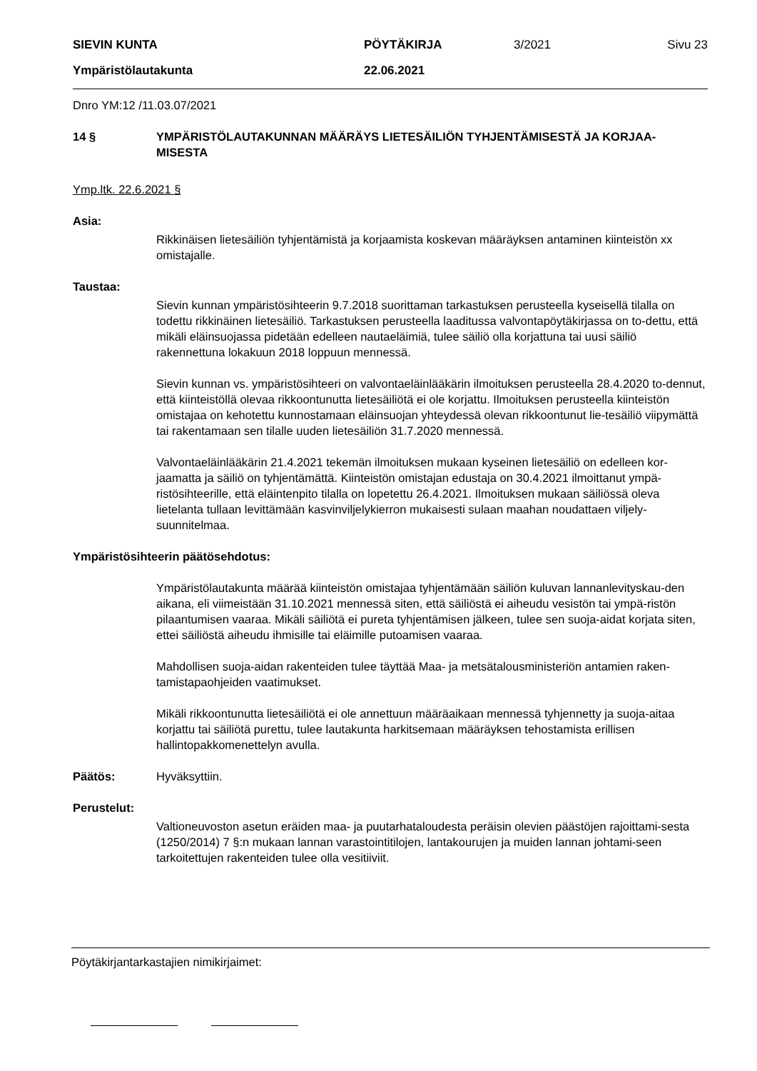| SIEVIN KUNTA | PÖYTÄKIRJA | 3/2021 | Sivu 23 |
| Ympäristölautakunta | 22.06.2021 | | |
Dnro YM:12 /11.03.07/2021
14 § YMPÄRISTÖLAUTAKUNNAN MÄÄRÄYS LIETESÄILIÖN TYHJENTÄMISESTÄ JA KORJAA-MISESTA
Ymp.ltk. 22.6.2021 §
Asia:
Rikkinäisen lietesäiliön tyhjentämistä ja korjaamista koskevan määräyksen antaminen kiinteistön xx omistajalle.
Taustaa:
Sievin kunnan ympäristösihteerin 9.7.2018 suorittaman tarkastuksen perusteella kyseisellä tilalla on todettu rikkinäinen lietesäiliö. Tarkastuksen perusteella laaditussa valvontapöytäkirjassa on to-dettu, että mikäli eläinsuojassa pidetään edelleen nautaeläimiä, tulee säiliö olla korjattuna tai uusi säiliö rakennettuna lokakuun 2018 loppuun mennessä.
Sievin kunnan vs. ympäristösihteeri on valvontaeläinlääkärin ilmoituksen perusteella 28.4.2020 to-dennut, että kiinteistöllä olevaa rikkoontunutta lietesäiliötä ei ole korjattu. Ilmoituksen perusteella kiinteistön omistajaa on kehotettu kunnostamaan eläinsuojan yhteydessä olevan rikkoontunut lie-tesäiliö viipymättä tai rakentamaan sen tilalle uuden lietesäiliön 31.7.2020 mennessä.
Valvontaeläinlääkärin 21.4.2021 tekemän ilmoituksen mukaan kyseinen lietesäiliö on edelleen kor-jaamatta ja säiliö on tyhjentämättä. Kiinteistön omistajan edustaja on 30.4.2021 ilmoittanut ympä-ristösihteerille, että eläintenpito tilalla on lopetettu 26.4.2021. Ilmoituksen mukaan säiliössä oleva lietelanta tullaan levittämään kasvinviljelykierron mukaisesti sulaan maahan noudattaen viljely-suunnitelmaa.
Ympäristösihteerin päätösehdotus:
Ympäristölautakunta määrää kiinteistön omistajaa tyhjentämään säiliön kuluvan lannanlevityskau-den aikana, eli viimeistään 31.10.2021 mennessä siten, että säiliöstä ei aiheudu vesistön tai ympä-ristön pilaantumisen vaaraa. Mikäli säiliötä ei pureta tyhjentämisen jälkeen, tulee sen suoja-aidat korjata siten, ettei säiliöstä aiheudu ihmisille tai eläimille putoamisen vaaraa.
Mahdollisen suoja-aidan rakenteiden tulee täyttää Maa- ja metsätalousministeriön antamien raken-tamistapaohjeiden vaatimukset.
Mikäli rikkoontunutta lietesäiliötä ei ole annettuun määräaikaan mennessä tyhjennetty ja suoja-aitaa korjattu tai säiliötä purettu, tulee lautakunta harkitsemaan määräyksen tehostamista erillisen hallintopakkomenettelyn avulla.
Päätös: Hyväksyttiin.
Perustelut:
Valtioneuvoston asetun eräiden maa- ja puutarhataloudesta peräisin olevien päästöjen rajoittami-sesta (1250/2014) 7 §:n mukaan lannan varastointitilojen, lantakourujen ja muiden lannan johtami-seen tarkoitettujen rakenteiden tulee olla vesitiiviit.
Pöytäkirjantarkastajien nimikirjaimet: